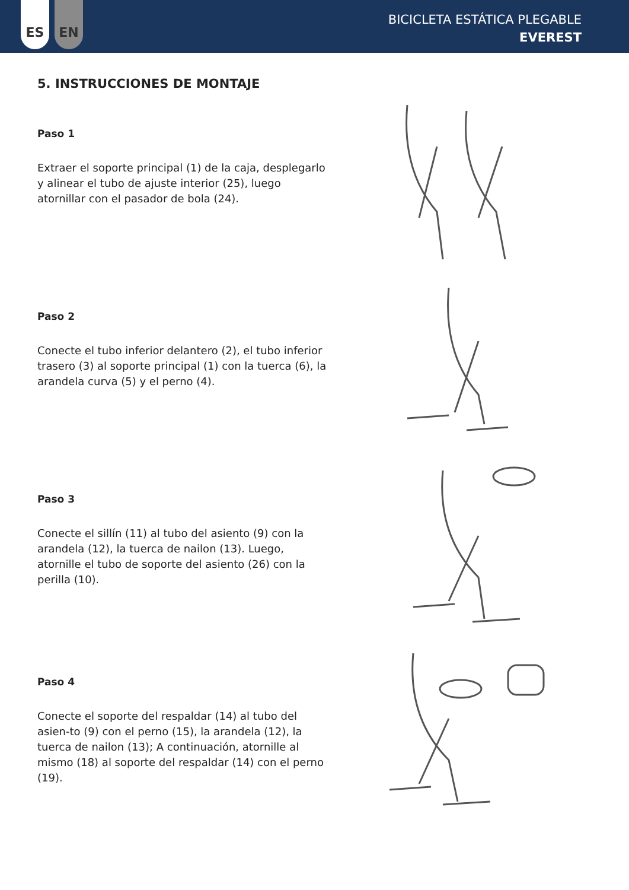ES EN
BICICLETA ESTÁTICA PLEGABLE
EVEREST
5. INSTRUCCIONES DE MONTAJE
Paso 1
Extraer el soporte principal (1) de la caja, desplegarlo y alinear el tubo de ajuste interior (25), luego atornillar con el pasador de bola (24).
Paso 2
Conecte el tubo inferior delantero (2), el tubo inferior trasero (3) al soporte principal (1) con la tuerca (6), la arandela curva (5) y el perno (4).
Paso 3
Conecte el sillín (11) al tubo del asiento (9) con la arandela (12), la tuerca de nailon (13). Luego, atornille el tubo de soporte del asiento (26) con la perilla (10).
Paso 4
Conecte el soporte del respaldar (14) al tubo del asien-to (9) con el perno (15), la arandela (12), la tuerca de nailon (13); A continuación, atornille al mismo (18) al soporte del respaldar (14) con el perno (19).